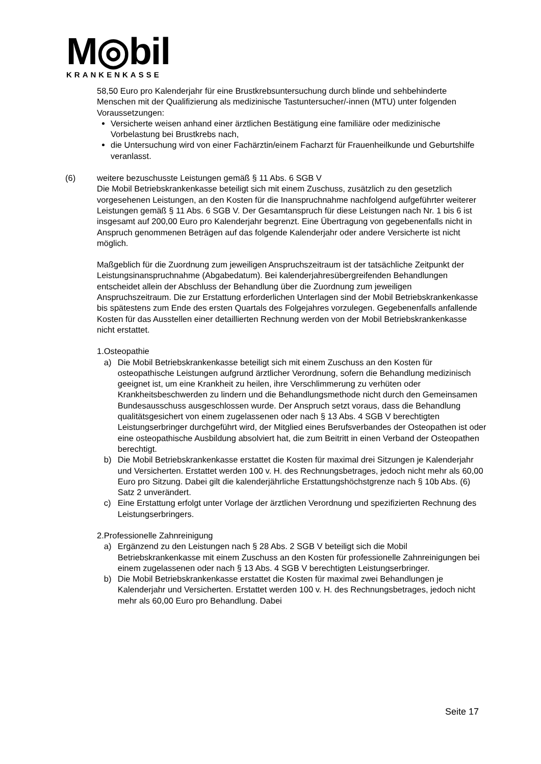M◎bil
KRANKENKASSE
58,50 Euro pro Kalenderjahr für eine Brustkrebsuntersuchung durch blinde und sehbehinderte Menschen mit der Qualifizierung als medizinische Tastuntersucher/-innen (MTU) unter folgenden Voraussetzungen:
Versicherte weisen anhand einer ärztlichen Bestätigung eine familiäre oder medizinische Vorbelastung bei Brustkrebs nach,
die Untersuchung wird von einer Fachärztin/einem Facharzt für Frauenheilkunde und Geburtshilfe veranlasst.
(6) weitere bezuschusste Leistungen gemäß § 11 Abs. 6 SGB V
Die Mobil Betriebskrankenkasse beteiligt sich mit einem Zuschuss, zusätzlich zu den gesetzlich vorgesehenen Leistungen, an den Kosten für die Inanspruchnahme nachfolgend aufgeführter weiterer Leistungen gemäß § 11 Abs. 6 SGB V. Der Gesamtanspruch für diese Leistungen nach Nr. 1 bis 6 ist insgesamt auf 200,00 Euro pro Kalenderjahr begrenzt. Eine Übertragung von gegebenenfalls nicht in Anspruch genommenen Beträgen auf das folgende Kalenderjahr oder andere Versicherte ist nicht möglich.
Maßgeblich für die Zuordnung zum jeweiligen Anspruchszeitraum ist der tatsächliche Zeitpunkt der Leistungsinanspruchnahme (Abgabedatum). Bei kalenderjahresübergreifenden Behandlungen entscheidet allein der Abschluss der Behandlung über die Zuordnung zum jeweiligen Anspruchszeitraum. Die zur Erstattung erforderlichen Unterlagen sind der Mobil Betriebskrankenkasse bis spätestens zum Ende des ersten Quartals des Folgejahres vorzulegen. Gegebenenfalls anfallende Kosten für das Ausstellen einer detaillierten Rechnung werden von der Mobil Betriebskrankenkasse nicht erstattet.
1. Osteopathie
a) Die Mobil Betriebskrankenkasse beteiligt sich mit einem Zuschuss an den Kosten für osteopathische Leistungen aufgrund ärztlicher Verordnung, sofern die Behandlung medizinisch geeignet ist, um eine Krankheit zu heilen, ihre Verschlimmerung zu verhüten oder Krankheitsbeschwerden zu lindern und die Behandlungsmethode nicht durch den Gemeinsamen Bundesausschuss ausgeschlossen wurde. Der Anspruch setzt voraus, dass die Behandlung qualitätsgesichert von einem zugelassenen oder nach § 13 Abs. 4 SGB V berechtigten Leistungserbringer durchgeführt wird, der Mitglied eines Berufsverbandes der Osteopathen ist oder eine osteopathische Ausbildung absolviert hat, die zum Beitritt in einen Verband der Osteopathen berechtigt.
b) Die Mobil Betriebskrankenkasse erstattet die Kosten für maximal drei Sitzungen je Kalenderjahr und Versicherten. Erstattet werden 100 v. H. des Rechnungsbetrages, jedoch nicht mehr als 60,00 Euro pro Sitzung. Dabei gilt die kalenderjährliche Erstattungshöchstgrenze nach § 10b Abs. (6) Satz 2 unverändert.
c) Eine Erstattung erfolgt unter Vorlage der ärztlichen Verordnung und spezifizierten Rechnung des Leistungserbringers.
2. Professionelle Zahnreinigung
a) Ergänzend zu den Leistungen nach § 28 Abs. 2 SGB V beteiligt sich die Mobil Betriebskrankenkasse mit einem Zuschuss an den Kosten für professionelle Zahnreinigungen bei einem zugelassenen oder nach § 13 Abs. 4 SGB V berechtigten Leistungserbringer.
b) Die Mobil Betriebskrankenkasse erstattet die Kosten für maximal zwei Behandlungen je Kalenderjahr und Versicherten. Erstattet werden 100 v. H. des Rechnungsbetrages, jedoch nicht mehr als 60,00 Euro pro Behandlung. Dabei
Seite 17